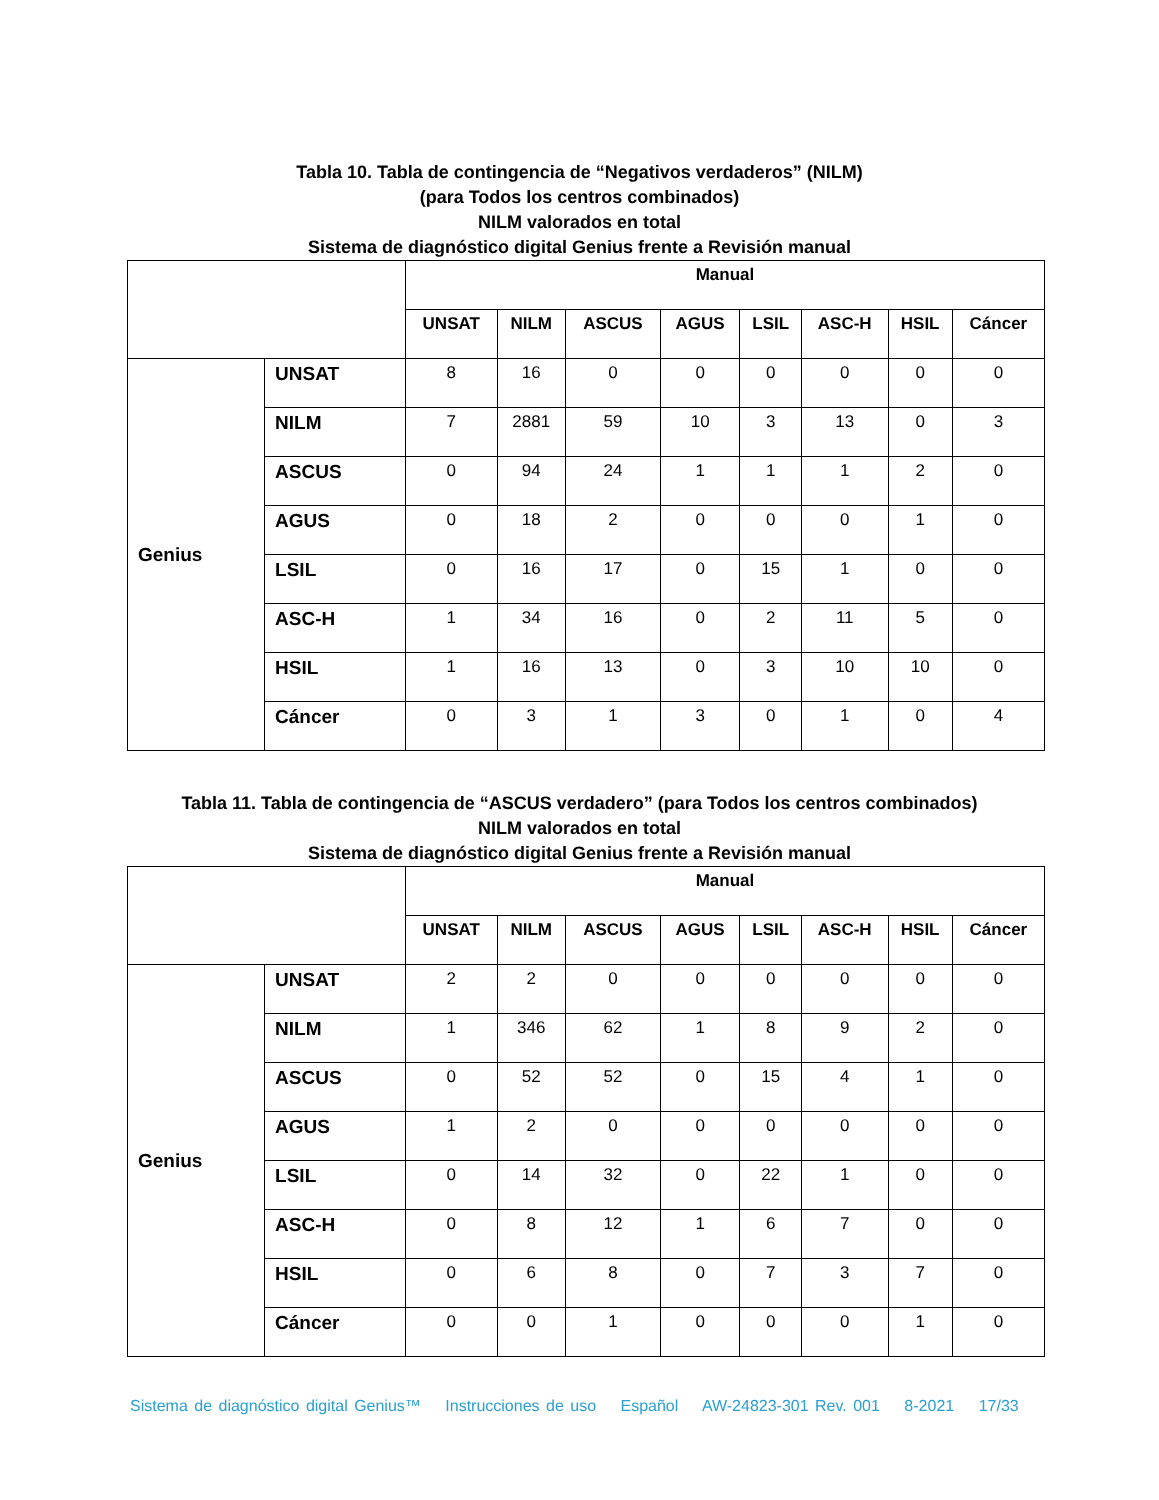Tabla 10. Tabla de contingencia de “Negativos verdaderos” (NILM)
(para Todos los centros combinados)
NILM valorados en total
Sistema de diagnóstico digital Genius frente a Revisión manual
| | | Manual | | | | | | | |
| | | UNSAT | NILM | ASCUS | AGUS | LSIL | ASC-H | HSIL | Cáncer |
| Genius | UNSAT | 8 | 16 | 0 | 0 | 0 | 0 | 0 | 0 |
| | NILM | 7 | 2881 | 59 | 10 | 3 | 13 | 0 | 3 |
| | ASCUS | 0 | 94 | 24 | 1 | 1 | 1 | 2 | 0 |
| | AGUS | 0 | 18 | 2 | 0 | 0 | 0 | 1 | 0 |
| | LSIL | 0 | 16 | 17 | 0 | 15 | 1 | 0 | 0 |
| | ASC-H | 1 | 34 | 16 | 0 | 2 | 11 | 5 | 0 |
| | HSIL | 1 | 16 | 13 | 0 | 3 | 10 | 10 | 0 |
| | Cáncer | 0 | 3 | 1 | 3 | 0 | 1 | 0 | 4 |
Tabla 11. Tabla de contingencia de “ASCUS verdadero” (para Todos los centros combinados)
NILM valorados en total
Sistema de diagnóstico digital Genius frente a Revisión manual
| | | Manual | | | | | | | |
| | | UNSAT | NILM | ASCUS | AGUS | LSIL | ASC-H | HSIL | Cáncer |
| Genius | UNSAT | 2 | 2 | 0 | 0 | 0 | 0 | 0 | 0 |
| | NILM | 1 | 346 | 62 | 1 | 8 | 9 | 2 | 0 |
| | ASCUS | 0 | 52 | 52 | 0 | 15 | 4 | 1 | 0 |
| | AGUS | 1 | 2 | 0 | 0 | 0 | 0 | 0 | 0 |
| | LSIL | 0 | 14 | 32 | 0 | 22 | 1 | 0 | 0 |
| | ASC-H | 0 | 8 | 12 | 1 | 6 | 7 | 0 | 0 |
| | HSIL | 0 | 6 | 8 | 0 | 7 | 3 | 7 | 0 |
| | Cáncer | 0 | 0 | 1 | 0 | 0 | 0 | 1 | 0 |
Sistema de diagnóstico digital Genius™ Instrucciones de uso Español AW-24823-301 Rev. 001 8-2021 17/33